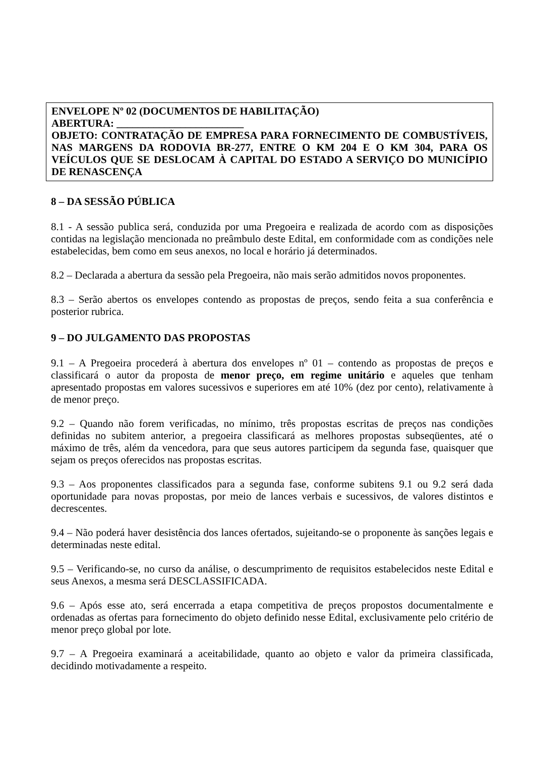ENVELOPE Nº 02 (DOCUMENTOS DE HABILITAÇÃO)
ABERTURA: ________________________
OBJETO: CONTRATAÇÃO DE EMPRESA PARA FORNECIMENTO DE COMBUSTÍVEIS, NAS MARGENS DA RODOVIA BR-277, ENTRE O KM 204 E O KM 304, PARA OS VEÍCULOS QUE SE DESLOCAM À CAPITAL DO ESTADO A SERVIÇO DO MUNICÍPIO DE RENASCENÇA
8 – DA SESSÃO PÚBLICA
8.1 - A sessão publica será, conduzida por uma Pregoeira e realizada de acordo com as disposições contidas na legislação mencionada no preâmbulo deste Edital, em conformidade com as condições nele estabelecidas, bem como em seus anexos, no local e horário já determinados.
8.2 – Declarada a abertura da sessão pela Pregoeira, não mais serão admitidos novos proponentes.
8.3 – Serão abertos os envelopes contendo as propostas de preços, sendo feita a sua conferência e posterior rubrica.
9 – DO JULGAMENTO DAS PROPOSTAS
9.1 – A Pregoeira procederá à abertura dos envelopes nº 01 – contendo as propostas de preços e classificará o autor da proposta de menor preço, em regime unitário e aqueles que tenham apresentado propostas em valores sucessivos e superiores em até 10% (dez por cento), relativamente à de menor preço.
9.2 – Quando não forem verificadas, no mínimo, três propostas escritas de preços nas condições definidas no subitem anterior, a pregoeira classificará as melhores propostas subseqüentes, até o máximo de três, além da vencedora, para que seus autores participem da segunda fase, quaisquer que sejam os preços oferecidos nas propostas escritas.
9.3 – Aos proponentes classificados para a segunda fase, conforme subitens 9.1 ou 9.2 será dada oportunidade para novas propostas, por meio de lances verbais e sucessivos, de valores distintos e decrescentes.
9.4 – Não poderá haver desistência dos lances ofertados, sujeitando-se o proponente às sanções legais e determinadas neste edital.
9.5 – Verificando-se, no curso da análise, o descumprimento de requisitos estabelecidos neste Edital e seus Anexos, a mesma será DESCLASSIFICADA.
9.6 – Após esse ato, será encerrada a etapa competitiva de preços propostos documentalmente e ordenadas as ofertas para fornecimento do objeto definido nesse Edital, exclusivamente pelo critério de menor preço global por lote.
9.7 – A Pregoeira examinará a aceitabilidade, quanto ao objeto e valor da primeira classificada, decidindo motivadamente a respeito.